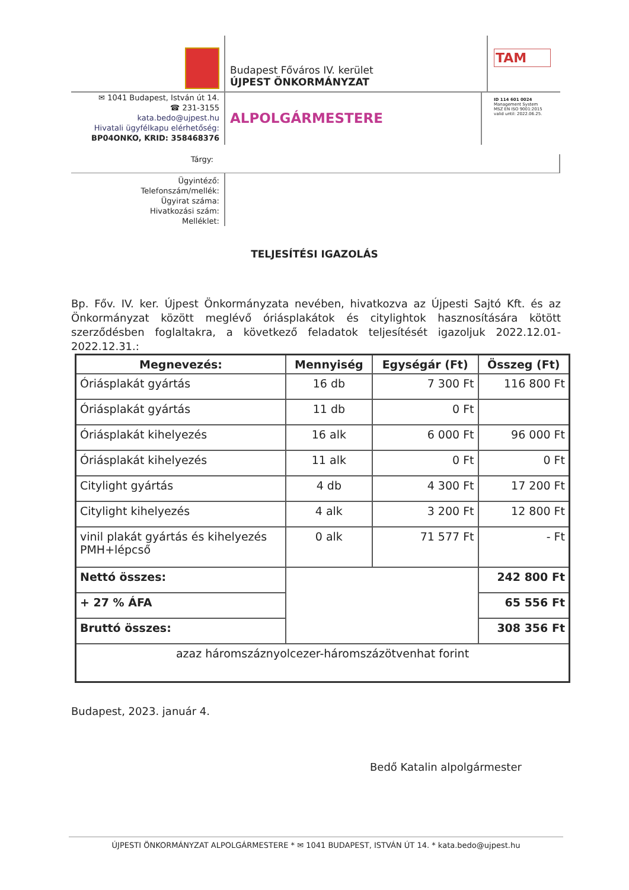Budapest Főváros IV. kerület
ÚJPEST ÖNKORMÁNYZAT
TAM
✉ 1041 Budapest, István út 14.
☎ 231-3155
kata.bedo@ujpest.hu
Hivatali ügyfélkapu elérhetőség:
BP04ONKO, KRID: 358468376
ALPOLGÁRMESTERE
ID 114 601 0024
Management System
MSZ EN ISO 9001:2015
valid until: 2022.06.25.
Tárgy:
Ügyintéző:
Telefonszám/mellék:
Ügyirat száma:
Hivatkozási szám:
Melléklet:
TELJESÍTÉSI IGAZOLÁS
Bp. Főv. IV. ker. Újpest Önkormányzata nevében, hivatkozva az Újpesti Sajtó Kft. és az Önkormányzat között meglévő óriásplakátok és citylightok hasznosítására kötött szerződésben foglaltakra, a következő feladatok teljesítését igazoljuk 2022.12.01-2022.12.31.:
| Megnevezés: | Mennyiség | Egységár (Ft) | Összeg (Ft) |
| --- | --- | --- | --- |
| Óriásplakát gyártás | 16 db | 7 300 Ft | 116 800 Ft |
| Óriásplakát gyártás | 11 db | 0 Ft | |
| Óriásplakát kihelyezés | 16 alk | 6 000 Ft | 96 000 Ft |
| Óriásplakát kihelyezés | 11 alk | 0 Ft | 0 Ft |
| Citylight gyártás | 4 db | 4 300 Ft | 17 200 Ft |
| Citylight kihelyezés | 4 alk | 3 200 Ft | 12 800 Ft |
| vinil plakát gyártás és kihelyezés PMH+lépcső | 0 alk | 71 577 Ft | - Ft |
| Nettó összes: | | | 242 800 Ft |
| + 27 % ÁFA | | | 65 556 Ft |
| Bruttó összes: | | | 308 356 Ft |
| azaz háromszáznyolcezer-háromszázötvenhat forint | | | |
Budapest, 2023. január 4.
Bedő Katalin alpolgármester
ÚJPESTI ÖNKORMÁNYZAT ALPOLGÁRMESTERE * ✉ 1041 BUDAPEST, ISTVÁN ÚT 14. * kata.bedo@ujpest.hu